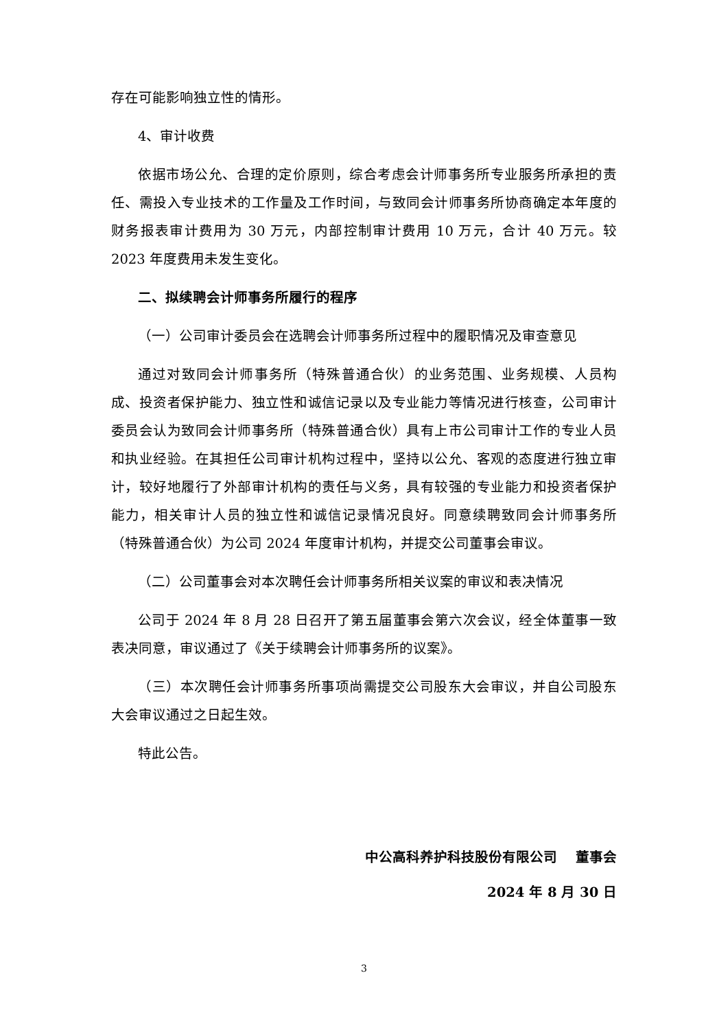存在可能影响独立性的情形。
4、审计收费
依据市场公允、合理的定价原则，综合考虑会计师事务所专业服务所承担的责任、需投入专业技术的工作量及工作时间，与致同会计师事务所协商确定本年度的财务报表审计费用为 30 万元，内部控制审计费用 10 万元，合计 40 万元。较 2023 年度费用未发生变化。
二、拟续聘会计师事务所履行的程序
（一）公司审计委员会在选聘会计师事务所过程中的履职情况及审查意见
通过对致同会计师事务所（特殊普通合伙）的业务范围、业务规模、人员构成、投资者保护能力、独立性和诚信记录以及专业能力等情况进行核查，公司审计委员会认为致同会计师事务所（特殊普通合伙）具有上市公司审计工作的专业人员和执业经验。在其担任公司审计机构过程中，坚持以公允、客观的态度进行独立审计，较好地履行了外部审计机构的责任与义务，具有较强的专业能力和投资者保护能力，相关审计人员的独立性和诚信记录情况良好。同意续聘致同会计师事务所（特殊普通合伙）为公司 2024 年度审计机构，并提交公司董事会审议。
（二）公司董事会对本次聘任会计师事务所相关议案的审议和表决情况
公司于 2024 年 8 月 28 日召开了第五届董事会第六次会议，经全体董事一致表决同意，审议通过了《关于续聘会计师事务所的议案》。
（三）本次聘任会计师事务所事项尚需提交公司股东大会审议，并自公司股东大会审议通过之日起生效。
特此公告。
中公高科养护科技股份有限公司 董事会
2024 年 8 月 30 日
3